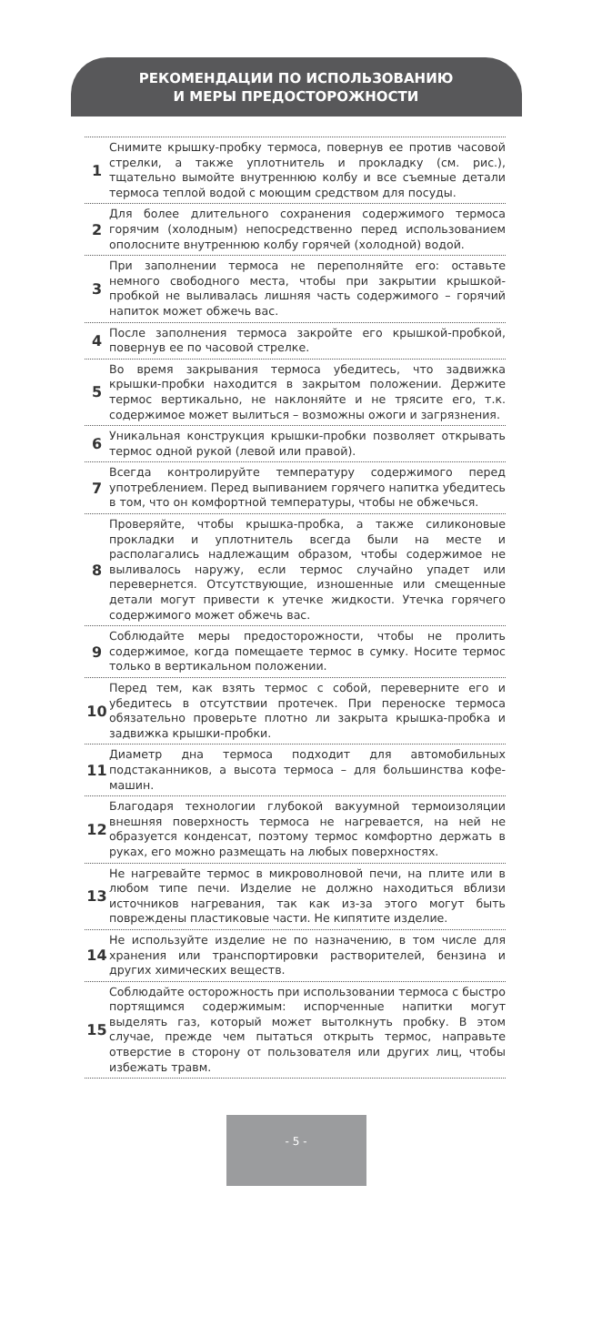РЕКОМЕНДАЦИИ ПО ИСПОЛЬЗОВАНИЮ
И МЕРЫ ПРЕДОСТОРОЖНОСТИ
1
Снимите крышку-пробку термоса, повернув ее против часовой стрелки, а также уплотнитель и прокладку (см. рис.), тщательно вымойте внутреннюю колбу и все съемные детали термоса теплой водой с моющим средством для посуды.
2
Для более длительного сохранения содержимого термоса горячим (холодным) непосредственно перед использованием ополосните внутреннюю колбу горячей (холодной) водой.
3
При заполнении термоса не переполняйте его: оставьте немного свободного места, чтобы при закрытии крышкой-пробкой не выливалась лишняя часть содержимого – горячий напиток может обжечь вас.
4
После заполнения термоса закройте его крышкой-пробкой, повернув ее по часовой стрелке.
5
Во время закрывания термоса убедитесь, что задвижка крышки-пробки находится в закрытом положении. Держите термос вертикально, не наклоняйте и не трясите его, т.к. содержимое может вылиться – возможны ожоги и загрязнения.
6
Уникальная конструкция крышки-пробки позволяет открывать термос одной рукой (левой или правой).
7
Всегда контролируйте температуру содержимого перед употреблением. Перед выпиванием горячего напитка убедитесь в том, что он комфортной температуры, чтобы не обжечься.
8
Проверяйте, чтобы крышка-пробка, а также силиконовые прокладки и уплотнитель всегда были на месте и располагались надлежащим образом, чтобы содержимое не выливалось наружу, если термос случайно упадет или перевернется. Отсутствующие, изношенные или смещенные детали могут привести к утечке жидкости. Утечка горячего содержимого может обжечь вас.
9
Соблюдайте меры предосторожности, чтобы не пролить содержимое, когда помещаете термос в сумку. Носите термос только в вертикальном положении.
10
Перед тем, как взять термос с собой, переверните его и убедитесь в отсутствии протечек. При переноске термоса обязательно проверьте плотно ли закрыта крышка-пробка и задвижка крышки-пробки.
11
Диаметр дна термоса подходит для автомобильных подстаканников, а высота термоса – для большинства кофе-машин.
12
Благодаря технологии глубокой вакуумной термоизоляции внешняя поверхность термоса не нагревается, на ней не образуется конденсат, поэтому термос комфортно держать в руках, его можно размещать на любых поверхностях.
13
Не нагревайте термос в микроволновой печи, на плите или в любом типе печи. Изделие не должно находиться вблизи источников нагревания, так как из-за этого могут быть повреждены пластиковые части. Не кипятите изделие.
14
Не используйте изделие не по назначению, в том числе для хранения или транспортировки растворителей, бензина и других химических веществ.
15
Соблюдайте осторожность при использовании термоса с быстро портящимся содержимым: испорченные напитки могут выделять газ, который может вытолкнуть пробку. В этом случае, прежде чем пытаться открыть термос, направьте отверстие в сторону от пользователя или других лиц, чтобы избежать травм.
- 5 -